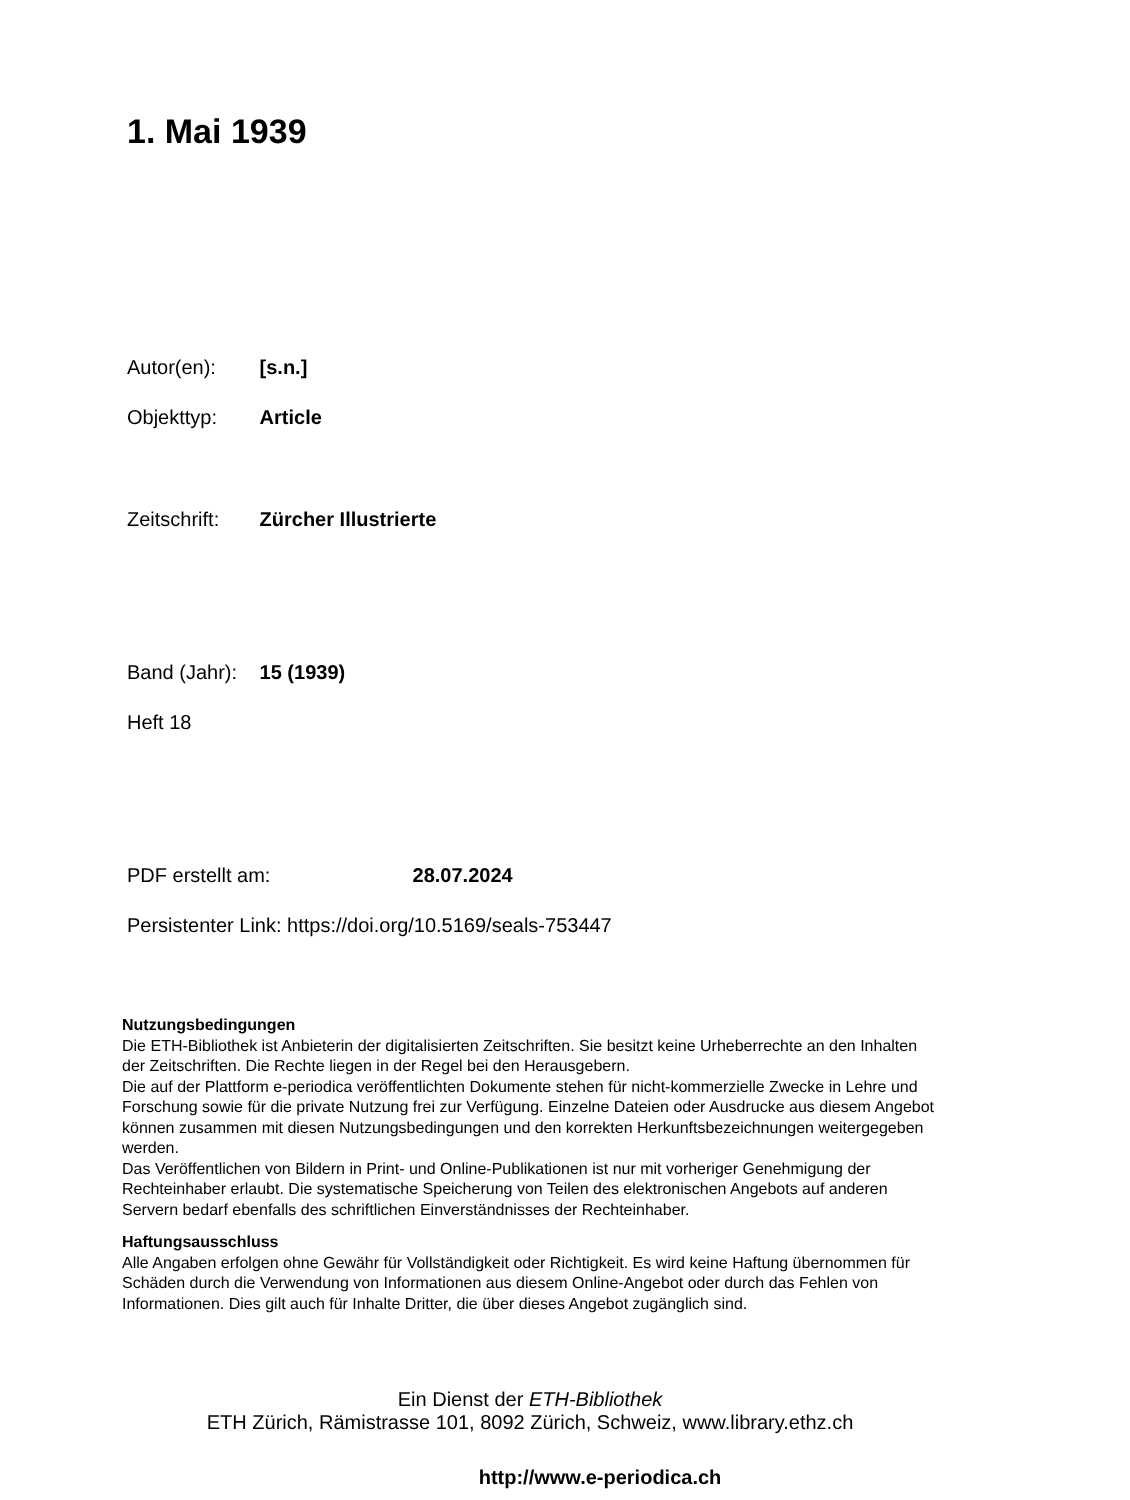1. Mai 1939
Autor(en): [s.n.]
Objekttyp: Article
Zeitschrift: Zürcher Illustrierte
Band (Jahr): 15 (1939)
Heft 18
PDF erstellt am: 28.07.2024
Persistenter Link: https://doi.org/10.5169/seals-753447
Nutzungsbedingungen
Die ETH-Bibliothek ist Anbieterin der digitalisierten Zeitschriften. Sie besitzt keine Urheberrechte an den Inhalten der Zeitschriften. Die Rechte liegen in der Regel bei den Herausgebern.
Die auf der Plattform e-periodica veröffentlichten Dokumente stehen für nicht-kommerzielle Zwecke in Lehre und Forschung sowie für die private Nutzung frei zur Verfügung. Einzelne Dateien oder Ausdrucke aus diesem Angebot können zusammen mit diesen Nutzungsbedingungen und den korrekten Herkunftsbezeichnungen weitergegeben werden.
Das Veröffentlichen von Bildern in Print- und Online-Publikationen ist nur mit vorheriger Genehmigung der Rechteinhaber erlaubt. Die systematische Speicherung von Teilen des elektronischen Angebots auf anderen Servern bedarf ebenfalls des schriftlichen Einverständnisses der Rechteinhaber.
Haftungsausschluss
Alle Angaben erfolgen ohne Gewähr für Vollständigkeit oder Richtigkeit. Es wird keine Haftung übernommen für Schäden durch die Verwendung von Informationen aus diesem Online-Angebot oder durch das Fehlen von Informationen. Dies gilt auch für Inhalte Dritter, die über dieses Angebot zugänglich sind.
Ein Dienst der ETH-Bibliothek
ETH Zürich, Rämistrasse 101, 8092 Zürich, Schweiz, www.library.ethz.ch
http://www.e-periodica.ch